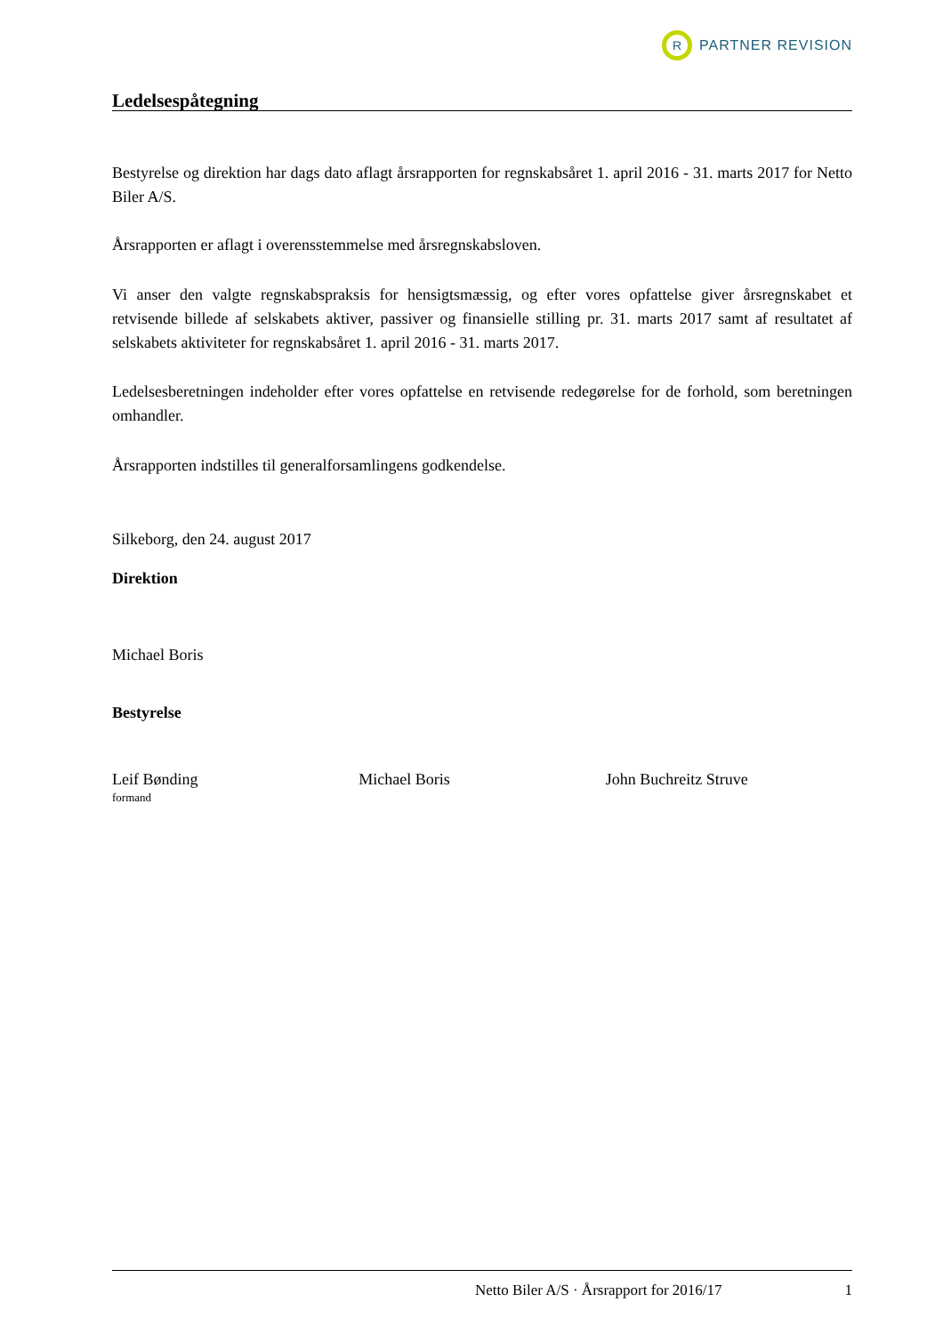R
PARTNER REVISION
Ledelsespåtegning
Bestyrelse og direktion har dags dato aflagt årsrapporten for regnskabsåret 1. april 2016 - 31. marts 2017 for Netto Biler A/S.
Årsrapporten er aflagt i overensstemmelse med årsregnskabsloven.
Vi anser den valgte regnskabspraksis for hensigtsmæssig, og efter vores opfattelse giver årsregnskabet et retvisende billede af selskabets aktiver, passiver og finansielle stilling pr. 31. marts 2017 samt af resultatet af selskabets aktiviteter for regnskabsåret 1. april 2016 - 31. marts 2017.
Ledelsesberetningen indeholder efter vores opfattelse en retvisende redegørelse for de forhold, som beretningen omhandler.
Årsrapporten indstilles til generalforsamlingens godkendelse.
Silkeborg, den 24. august 2017
Direktion
Michael Boris
Bestyrelse
Leif Bønding
formand
Michael Boris John Buchreitz Struve
Netto Biler A/S · Årsrapport for 2016/17 1